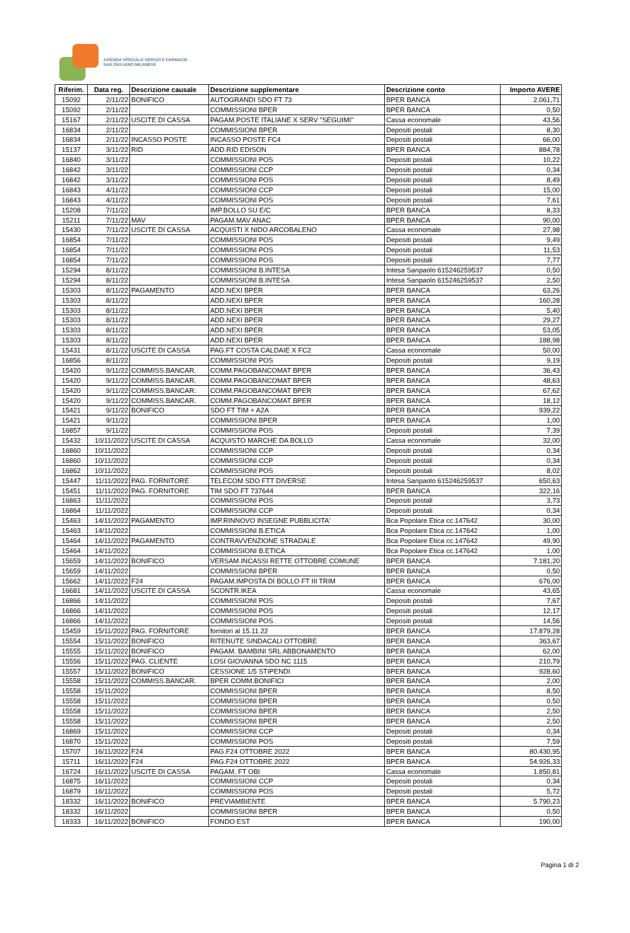AZIENDA SPECIALE SERVIZI E FARMACIE
SAN GIULIANO MILANESE
| Riferim. | Data reg. | Descrizione causale | Descrizione supplementare | Descrizione conto | Importo AVERE |
| --- | --- | --- | --- | --- | --- |
| 15092 | 2/11/22 | BONIFICO | AUTOGRANDI SDO FT 73 | BPER BANCA | 2.061,71 |
| 15092 | 2/11/22 | | COMMISSIONI BPER | BPER BANCA | 0,50 |
| 15167 | 2/11/22 | USCITE DI CASSA | PAGAM.POSTE ITALIANE X SERV "SEGUIMI" | Cassa economale | 43,56 |
| 16834 | 2/11/22 | | COMMISSIONI BPER | Depositi postali | 8,30 |
| 16834 | 2/11/22 | INCASSO POSTE | INCASSO POSTE FC4 | Depositi postali | 66,00 |
| 15137 | 3/11/22 | RID | ADD.RID EDISON | BPER BANCA | 884,78 |
| 16840 | 3/11/22 | | COMMISSIONI POS | Depositi postali | 10,22 |
| 16842 | 3/11/22 | | COMMISSIONI CCP | Depositi postali | 0,34 |
| 16842 | 3/11/22 | | COMMISSIONI POS | Depositi postali | 8,49 |
| 16843 | 4/11/22 | | COMMISSIONI CCP | Depositi postali | 15,00 |
| 16843 | 4/11/22 | | COMMISSIONI POS | Depositi postali | 7,61 |
| 15208 | 7/11/22 | | IMP.BOLLO SU E/C | BPER BANCA | 8,33 |
| 15211 | 7/11/22 | MAV | PAGAM.MAV ANAC | BPER BANCA | 90,00 |
| 15430 | 7/11/22 | USCITE DI CASSA | ACQUISTI X NIDO ARCOBALENO | Cassa economale | 27,98 |
| 16854 | 7/11/22 | | COMMISSIONI POS | Depositi postali | 9,49 |
| 16854 | 7/11/22 | | COMMISSIONI POS | Depositi postali | 11,53 |
| 16854 | 7/11/22 | | COMMISSIONI POS | Depositi postali | 7,77 |
| 15294 | 8/11/22 | | COMMISSIONI B.INTESA | Intesa Sanpaolo 615246259537 | 0,50 |
| 15294 | 8/11/22 | | COMMISSIONI B.INTESA | Intesa Sanpaolo 615246259537 | 2,50 |
| 15303 | 8/11/22 | PAGAMENTO | ADD.NEXI BPER | BPER BANCA | 63,26 |
| 15303 | 8/11/22 | | ADD.NEXI BPER | BPER BANCA | 160,28 |
| 15303 | 8/11/22 | | ADD.NEXI BPER | BPER BANCA | 5,40 |
| 15303 | 8/11/22 | | ADD.NEXI BPER | BPER BANCA | 29,27 |
| 15303 | 8/11/22 | | ADD.NEXI BPER | BPER BANCA | 53,05 |
| 15303 | 8/11/22 | | ADD.NEXI BPER | BPER BANCA | 188,98 |
| 15431 | 8/11/22 | USCITE DI CASSA | PAG.FT COSTA CALDAIE X FC2 | Cassa economale | 50,00 |
| 16856 | 8/11/22 | | COMMISSIONI POS | Depositi postali | 9,19 |
| 15420 | 9/11/22 | COMMISS.BANCAR. | COMM.PAGOBANCOMAT BPER | BPER BANCA | 36,43 |
| 15420 | 9/11/22 | COMMISS.BANCAR. | COMM.PAGOBANCOMAT BPER | BPER BANCA | 48,63 |
| 15420 | 9/11/22 | COMMISS.BANCAR. | COMM.PAGOBANCOMAT BPER | BPER BANCA | 67,62 |
| 15420 | 9/11/22 | COMMISS.BANCAR. | COMM.PAGOBANCOMAT BPER | BPER BANCA | 18,12 |
| 15421 | 9/11/22 | BONIFICO | SDO FT TIM + A2A | BPER BANCA | 939,22 |
| 15421 | 9/11/22 | | COMMISSIONI BPER | BPER BANCA | 1,00 |
| 16857 | 9/11/22 | | COMMISSIONI POS | Depositi postali | 7,39 |
| 15432 | 10/11/2022 | USCITE DI CASSA | ACQUISTO MARCHE DA BOLLO | Cassa economale | 32,00 |
| 16860 | 10/11/2022 | | COMMISSIONI CCP | Depositi postali | 0,34 |
| 16860 | 10/11/2022 | | COMMISSIONI CCP | Depositi postali | 0,34 |
| 16862 | 10/11/2022 | | COMMISSIONI POS | Depositi postali | 8,02 |
| 15447 | 11/11/2022 | PAG. FORNITORE | TELECOM SDO FTT DIVERSE | Intesa Sanpaolo 615246259537 | 650,63 |
| 15451 | 11/11/2022 | PAG. FORNITORE | TIM SDO FT 737644 | BPER BANCA | 322,16 |
| 16863 | 11/11/2022 | | COMMISSIONI POS | Depositi postali | 3,73 |
| 16864 | 11/11/2022 | | COMMISSIONI CCP | Depositi postali | 0,34 |
| 15463 | 14/11/2022 | PAGAMENTO | IMP.RINNOVO INSEGNE PUBBLICITA' | Bca Popolare Etica cc.147642 | 30,00 |
| 15463 | 14/11/2022 | | COMMISSIONI B.ETICA | Bca Popolare Etica cc.147642 | 1,00 |
| 15464 | 14/11/2022 | PAGAMENTO | CONTRAVVENZIONE STRADALE | Bca Popolare Etica cc.147642 | 49,90 |
| 15464 | 14/11/2022 | | COMMISSIONI B.ETICA | Bca Popolare Etica cc.147642 | 1,00 |
| 15659 | 14/11/2022 | BONIFICO | VERSAM.INCASSI RETTE OTTOBRE COMUNE | BPER BANCA | 7.181,20 |
| 15659 | 14/11/2022 | | COMMISSIONI BPER | BPER BANCA | 0,50 |
| 15662 | 14/11/2022 | F24 | PAGAM.IMPOSTA DI BOLLO FT III TRIM | BPER BANCA | 676,00 |
| 16681 | 14/11/2022 | USCITE DI CASSA | SCONTR.IKEA | Cassa economale | 43,65 |
| 16866 | 14/11/2022 | | COMMISSIONI POS | Depositi postali | 7,67 |
| 16866 | 14/11/2022 | | COMMISSIONI POS | Depositi postali | 12,17 |
| 16866 | 14/11/2022 | | COMMISSIONI POS | Depositi postali | 14,56 |
| 15459 | 15/11/2022 | PAG. FORNITORE | fornitori al 15.11.22 | BPER BANCA | 17.879,28 |
| 15554 | 15/11/2022 | BONIFICO | RITENUTE SINDACALI OTTOBRE | BPER BANCA | 363,67 |
| 15555 | 15/11/2022 | BONIFICO | PAGAM. BAMBINI SRL ABBONAMENTO | BPER BANCA | 62,00 |
| 15556 | 15/11/2022 | PAG. CLIENTE | LOSI GIOVANNA SDO NC 1115 | BPER BANCA | 210,79 |
| 15557 | 15/11/2022 | BONIFICO | CESSIONE 1/5 STIPENDI | BPER BANCA | 928,60 |
| 15558 | 15/11/2022 | COMMISS.BANCAR. | BPER COMM.BONIFICI | BPER BANCA | 2,00 |
| 15558 | 15/11/2022 | | COMMISSIONI BPER | BPER BANCA | 8,50 |
| 15558 | 15/11/2022 | | COMMISSIONI BPER | BPER BANCA | 0,50 |
| 15558 | 15/11/2022 | | COMMISSIONI BPER | BPER BANCA | 2,50 |
| 15558 | 15/11/2022 | | COMMISSIONI BPER | BPER BANCA | 2,50 |
| 16869 | 15/11/2022 | | COMMISSIONI CCP | Depositi postali | 0,34 |
| 16870 | 15/11/2022 | | COMMISSIONI POS | Depositi postali | 7,59 |
| 15707 | 16/11/2022 | F24 | PAG.F24 OTTOBRE 2022 | BPER BANCA | 80.430,95 |
| 15711 | 16/11/2022 | F24 | PAG.F24 OTTOBRE 2022 | BPER BANCA | 54.926,33 |
| 16724 | 16/11/2022 | USCITE DI CASSA | PAGAM. FT OBI | Cassa economale | 1.850,81 |
| 16875 | 16/11/2022 | | COMMISSIONI CCP | Depositi postali | 0,34 |
| 16879 | 16/11/2022 | | COMMISSIONI POS | Depositi postali | 5,72 |
| 18332 | 16/11/2022 | BONIFICO | PREVIAMBIENTE | BPER BANCA | 5.790,23 |
| 18332 | 16/11/2022 | | COMMISSIONI BPER | BPER BANCA | 0,50 |
| 18333 | 16/11/2022 | BONIFICO | FONDO EST | BPER BANCA | 190,00 |
Pagina 1 di 2